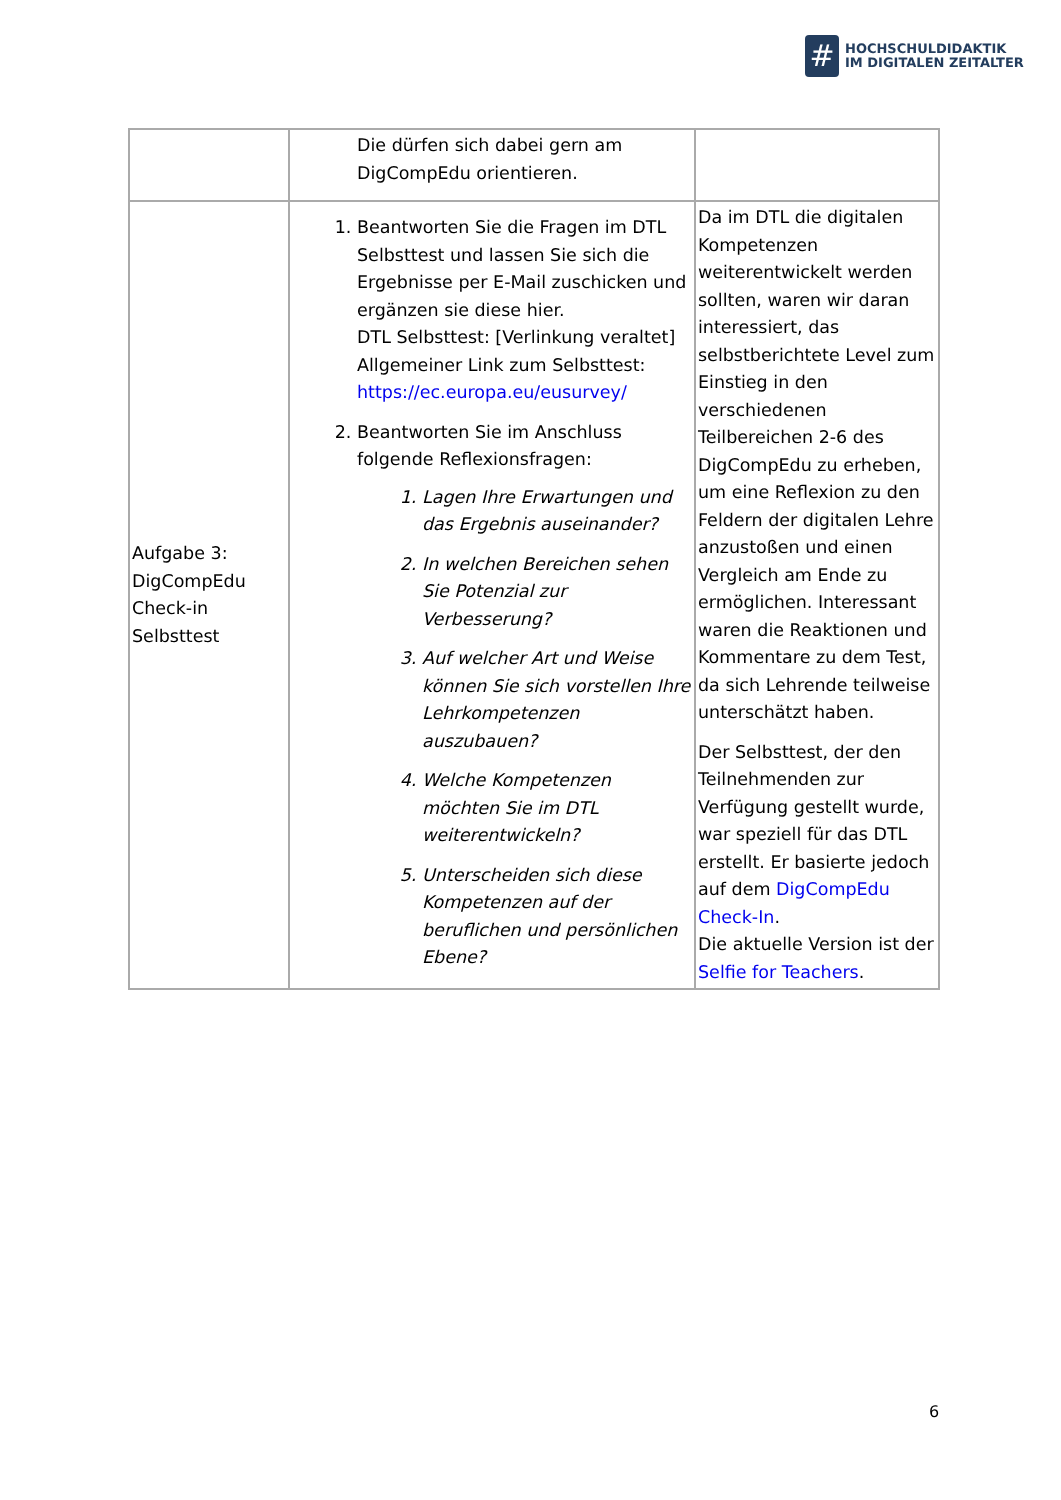#
HOCHSCHULDIDAKTIK
IM DIGITALEN ZEITALTER
| | Die dürfen sich dabei gern am DigCompEdu orientieren. | |
| Aufgabe 3: DigCompEdu Check-in Selbsttest | 1. Beantworten Sie die Fragen im DTL Selbsttest und lassen Sie sich die Ergebnisse per E-Mail zuschicken und ergänzen sie diese hier. DTL Selbsttest: [Verlinkung veraltet] Allgemeiner Link zum Selbsttest: https://ec.europa.eu/eusurvey/ 2. Beantworten Sie im Anschluss folgende Reflexionsfragen: 1. Lagen Ihre Erwartungen und das Ergebnis auseinander? 2. In welchen Bereichen sehen Sie Potenzial zur Verbesserung? 3. Auf welcher Art und Weise können Sie sich vorstellen Ihre Lehrkompetenzen auszubauen? 4. Welche Kompetenzen möchten Sie im DTL weiterentwickeln? 5. Unterscheiden sich diese Kompetenzen auf der beruflichen und persönlichen Ebene? | Da im DTL die digitalen Kompetenzen weiterentwickelt werden sollten, waren wir daran interessiert, das selbstberichtete Level zum Einstieg in den verschiedenen Teilbereichen 2-6 des DigCompEdu zu erheben, um eine Reflexion zu den Feldern der digitalen Lehre anzustoßen und einen Vergleich am Ende zu ermöglichen. Interessant waren die Reaktionen und Kommentare zu dem Test, da sich Lehrende teilweise unterschätzt haben. Der Selbsttest, der den Teilnehmenden zur Verfügung gestellt wurde, war speziell für das DTL erstellt. Er basierte jedoch auf dem DigCompEdu Check-In . Die aktuelle Version ist der Selfie for Teachers . |
6